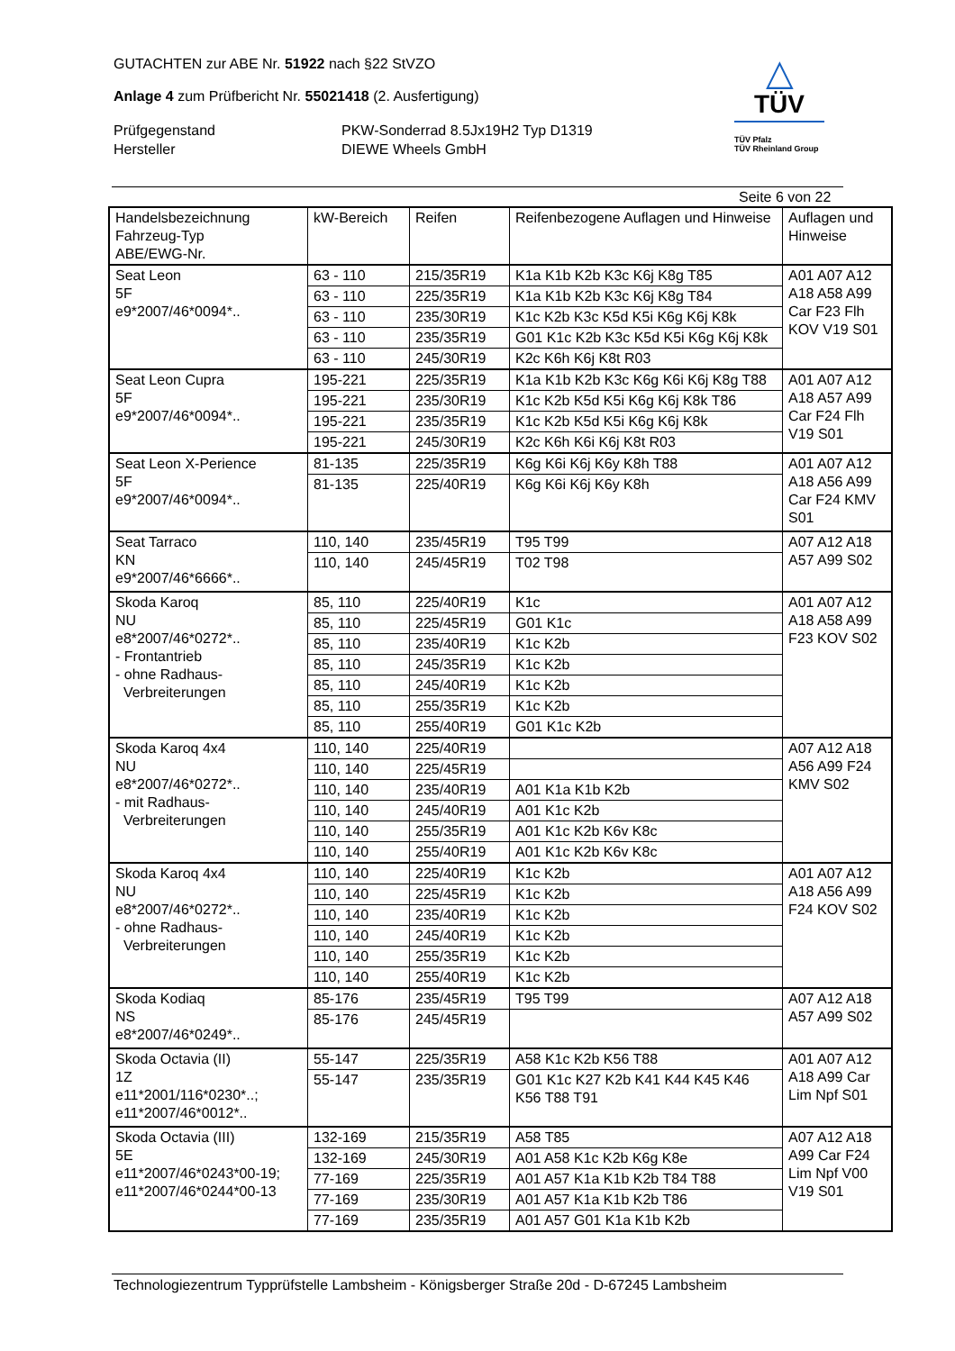GUTACHTEN zur ABE Nr. 51922 nach §22 StVZO
Anlage 4 zum Prüfbericht Nr. 55021418 (2. Ausfertigung)
Prüfgegenstand PKW-Sonderrad 8.5Jx19H2 Typ D1319
Hersteller DIEWE Wheels GmbH
△
TÜV
TÜV Pfalz
TÜV Rheinland Group
Seite 6 von 22
| Handelsbezeichnung Fahrzeug-Typ ABE/EWG-Nr. | kW-Bereich | Reifen | Reifenbezogene Auflagen und Hinweise | Auflagen und Hinweise |
| --- | --- | --- | --- | --- |
| Seat Leon 5F e9*2007/46*0094*.. | 63 - 110 | 215/35R19 | K1a K1b K2b K3c K6j K8g T85 | A01 A07 A12 A18 A58 A99 Car F23 Flh KOV V19 S01 |
| | 63 - 110 | 225/35R19 | K1a K1b K2b K3c K6j K8g T84 | |
| | 63 - 110 | 235/30R19 | K1c K2b K3c K5d K5i K6g K6j K8k | |
| | 63 - 110 | 235/35R19 | G01 K1c K2b K3c K5d K5i K6g K6j K8k | |
| | 63 - 110 | 245/30R19 | K2c K6h K6j K8t R03 | |
| Seat Leon Cupra 5F e9*2007/46*0094*.. | 195-221 | 225/35R19 | K1a K1b K2b K3c K6g K6i K6j K8g T88 | A01 A07 A12 A18 A57 A99 Car F24 Flh V19 S01 |
| | 195-221 | 235/30R19 | K1c K2b K5d K5i K6g K6j K8k T86 | |
| | 195-221 | 235/35R19 | K1c K2b K5d K5i K6g K6j K8k | |
| | 195-221 | 245/30R19 | K2c K6h K6i K6j K8t R03 | |
| Seat Leon X-Perience 5F e9*2007/46*0094*.. | 81-135 | 225/35R19 | K6g K6i K6j K6y K8h T88 | A01 A07 A12 A18 A56 A99 Car F24 KMV S01 |
| | 81-135 | 225/40R19 | K6g K6i K6j K6y K8h | |
| Seat Tarraco KN e9*2007/46*6666*.. | 110, 140 | 235/45R19 | T95 T99 | A07 A12 A18 A57 A99 S02 |
| | 110, 140 | 245/45R19 | T02 T98 | |
| Skoda Karoq NU e8*2007/46*0272*.. - Frontantrieb - ohne Radhaus- Verbreiterungen | 85, 110 | 225/40R19 | K1c | A01 A07 A12 A18 A58 A99 F23 KOV S02 |
| | 85, 110 | 225/45R19 | G01 K1c | |
| | 85, 110 | 235/40R19 | K1c K2b | |
| | 85, 110 | 245/35R19 | K1c K2b | |
| | 85, 110 | 245/40R19 | K1c K2b | |
| | 85, 110 | 255/35R19 | K1c K2b | |
| | 85, 110 | 255/40R19 | G01 K1c K2b | |
| Skoda Karoq 4x4 NU e8*2007/46*0272*.. - mit Radhaus- Verbreiterungen | 110, 140 | 225/40R19 | | A07 A12 A18 A56 A99 F24 KMV S02 |
| | 110, 140 | 225/45R19 | | |
| | 110, 140 | 235/40R19 | A01 K1a K1b K2b | |
| | 110, 140 | 245/40R19 | A01 K1c K2b | |
| | 110, 140 | 255/35R19 | A01 K1c K2b K6v K8c | |
| | 110, 140 | 255/40R19 | A01 K1c K2b K6v K8c | |
| Skoda Karoq 4x4 NU e8*2007/46*0272*.. - ohne Radhaus- Verbreiterungen | 110, 140 | 225/40R19 | K1c K2b | A01 A07 A12 A18 A56 A99 F24 KOV S02 |
| | 110, 140 | 225/45R19 | K1c K2b | |
| | 110, 140 | 235/40R19 | K1c K2b | |
| | 110, 140 | 245/40R19 | K1c K2b | |
| | 110, 140 | 255/35R19 | K1c K2b | |
| | 110, 140 | 255/40R19 | K1c K2b | |
| Skoda Kodiaq NS e8*2007/46*0249*.. | 85-176 | 235/45R19 | T95 T99 | A07 A12 A18 A57 A99 S02 |
| | 85-176 | 245/45R19 | | |
| Skoda Octavia (II) 1Z e11*2001/116*0230*..; e11*2007/46*0012*.. | 55-147 | 225/35R19 | A58 K1c K2b K56 T88 | A01 A07 A12 A18 A99 Car Lim Npf S01 |
| | 55-147 | 235/35R19 | G01 K1c K27 K2b K41 K44 K45 K46 K56 T88 T91 | |
| Skoda Octavia (III) 5E e11*2007/46*0243*00-19; e11*2007/46*0244*00-13 | 132-169 | 215/35R19 | A58 T85 | A07 A12 A18 A99 Car F24 Lim Npf V00 V19 S01 |
| | 132-169 | 245/30R19 | A01 A58 K1c K2b K6g K8e | |
| | 77-169 | 225/35R19 | A01 A57 K1a K1b K2b T84 T88 | |
| | 77-169 | 235/30R19 | A01 A57 K1a K1b K2b T86 | |
| | 77-169 | 235/35R19 | A01 A57 G01 K1a K1b K2b | |
Technologiezentrum Typprüfstelle Lambsheim - Königsberger Straße 20d - D-67245 Lambsheim